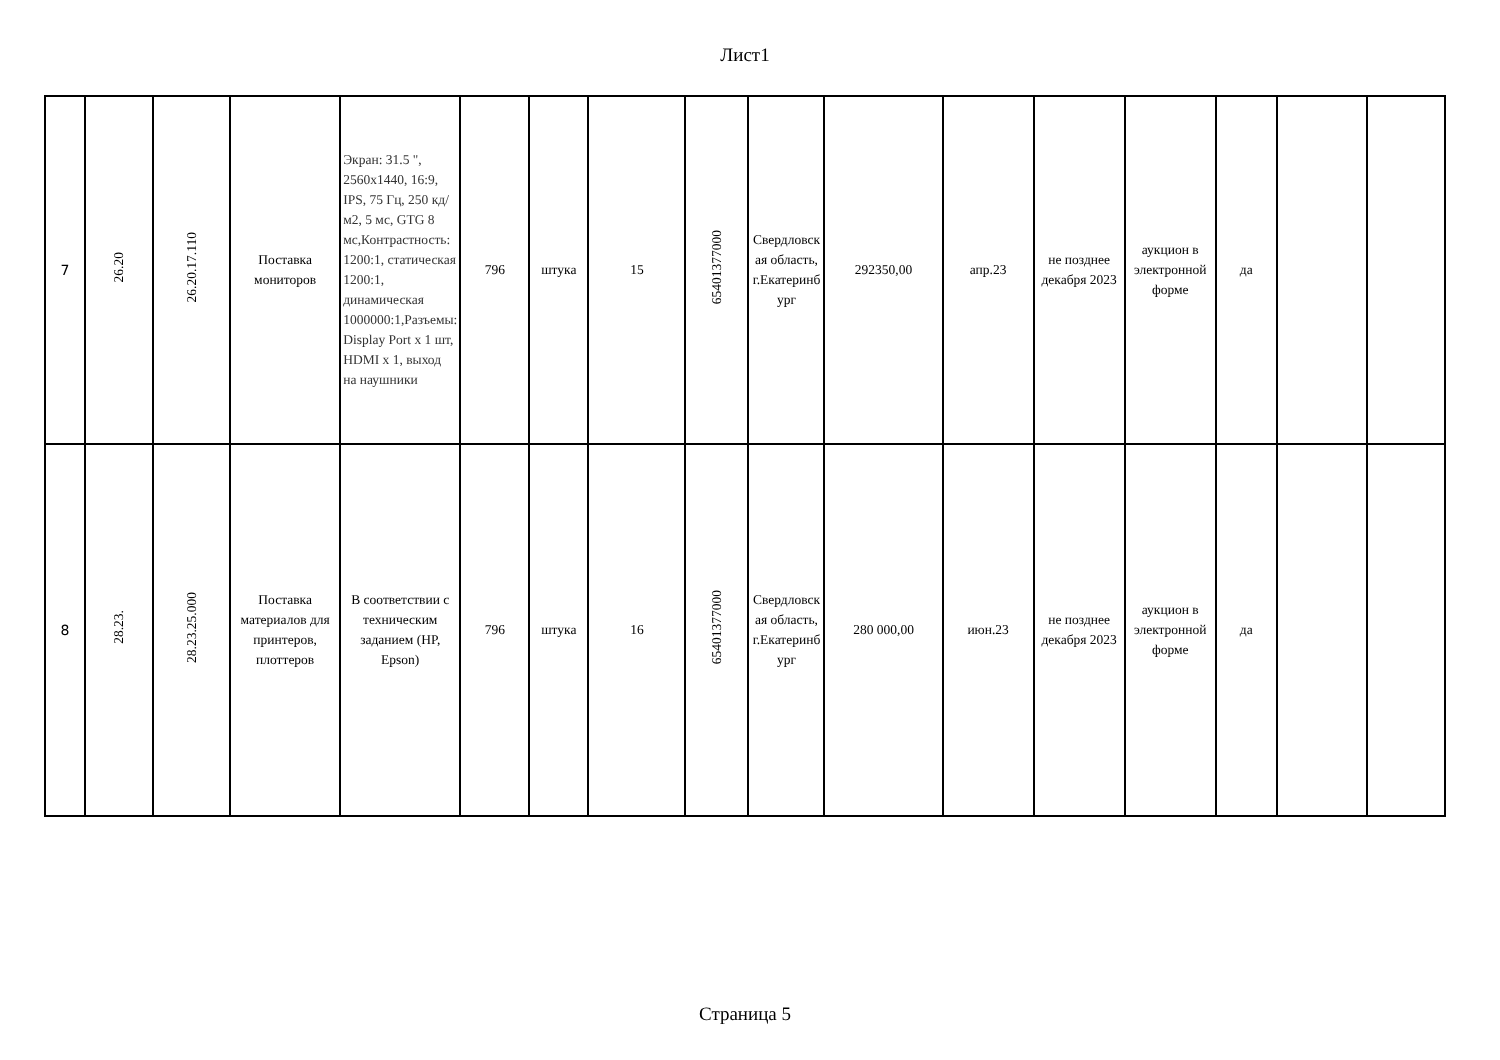Лист1
| 7 | 26.20 | 26.20.17.110 | Поставка мониторов | Экран: 31.5 ", 2560x1440, 16:9, IPS, 75 Гц, 250 кд/м2, 5 мс, GTG 8 мс,Контрастность: 1200:1, статическая 1200:1, динамическая 1000000:1,Разъемы: Display Port x 1 шт, HDMI x 1, выход на наушники | 796 | штука | 15 | 65401377000 | Свердловская область, г.Екатеринбург | 292350,00 | апр.23 | не позднее декабря 2023 | аукцион в электронной форме | да | | |
| 8 | 28.23. | 28.23.25.000 | Поставка материалов для принтеров, плоттеров | В соответствии с техническим заданием (HP, Epson) | 796 | штука | 16 | 65401377000 | Свердловская область, г.Екатеринбург | 280 000,00 | июн.23 | не позднее декабря 2023 | аукцион в электронной форме | да | | |
Страница 5